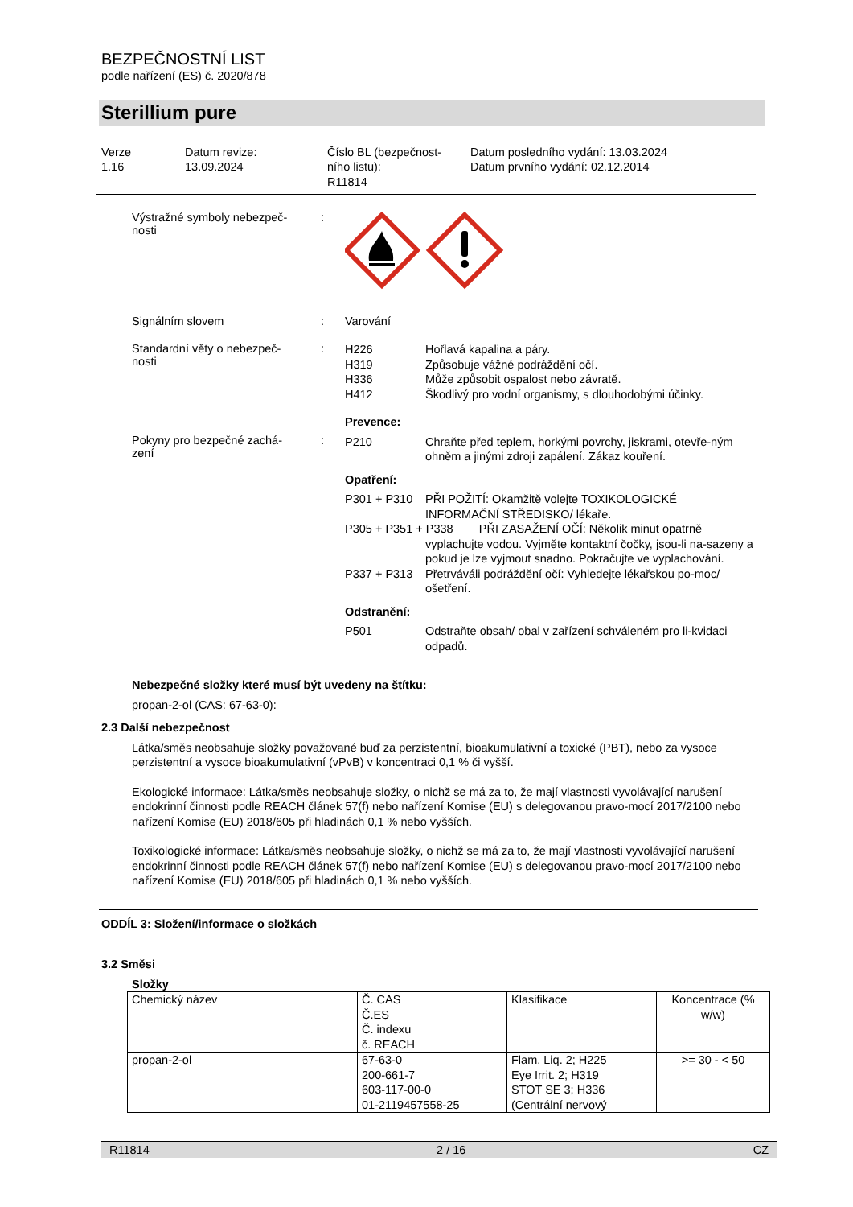BEZPEČNOSTNÍ LIST
podle nařízení (ES) č. 2020/878
Sterillium pure
Verze
1.16
Datum revize:
13.09.2024
Číslo BL (bezpečnost-
ního listu):
R11814
Datum posledního vydání: 13.03.2024
Datum prvního vydání: 02.12.2014
Výstražné symboly nebezpeč-
nosti
:
Signálním slovem : Varování
Standardní věty o nebezpeč-
nosti
:
H226 Hořlavá kapalina a páry.
H319 Způsobuje vážné podráždění očí.
H336 Může způsobit ospalost nebo závratě.
H412 Škodlivý pro vodní organismy, s dlouhodobými účinky.
Pokyny pro bezpečné zachá-
zení
:
Prevence:
P210 Chraňte před teplem, horkými povrchy, jiskrami, otevře-ným ohněm a jinými zdroji zapálení. Zákaz kouření.
Opatření:
P301 + P310 PŘI POŽITÍ: Okamžitě volejte TOXIKOLOGICKÉ INFORMAČNÍ STŘEDISKO/ lékaře.
P305 + P351 + P338 PŘI ZASAŽENÍ OČÍ: Několik minut opatrně
vyplachujte vodou. Vyjměte kontaktní čočky, jsou-li na-sazeny a pokud je lze vyjmout snadno. Pokračujte ve vyplachování.
P337 + P313 Přetrváváli podráždění očí: Vyhledejte lékařskou po-moc/ ošetření.
Odstranění:
P501 Odstraňte obsah/ obal v zařízení schváleném pro li-kvidaci odpadů.
Nebezpečné složky které musí být uvedeny na štítku:
propan-2-ol (CAS: 67-63-0):
2.3 Další nebezpečnost
Látka/směs neobsahuje složky považované buď za perzistentní, bioakumulativní a toxické (PBT), nebo za vysoce perzistentní a vysoce bioakumulativní (vPvB) v koncentraci 0,1 % či vyšší.
Ekologické informace: Látka/směs neobsahuje složky, o nichž se má za to, že mají vlastnosti vyvolávající narušení endokrinní činnosti podle REACH článek 57(f) nebo nařízení Komise (EU) s delegovanou pravo-mocí 2017/2100 nebo nařízení Komise (EU) 2018/605 při hladinách 0,1 % nebo vyšších.
Toxikologické informace: Látka/směs neobsahuje složky, o nichž se má za to, že mají vlastnosti vyvolávající narušení endokrinní činnosti podle REACH článek 57(f) nebo nařízení Komise (EU) s delegovanou pravo-mocí 2017/2100 nebo nařízení Komise (EU) 2018/605 při hladinách 0,1 % nebo vyšších.
ODDÍL 3: Složení/informace o složkách
3.2 Směsi
Složky
| Chemický název | Č. CAS Č.ES Č. indexu č. REACH | Klasifikace | Koncentrace (% w/w) |
| propan-2-ol | 67-63-0 200-661-7 603-117-00-0 01-2119457558-25 | Flam. Liq. 2; H225 Eye Irrit. 2; H319 STOT SE 3; H336 (Centrální nervový | >= 30 - < 50 |
R11814 2 / 16 CZ